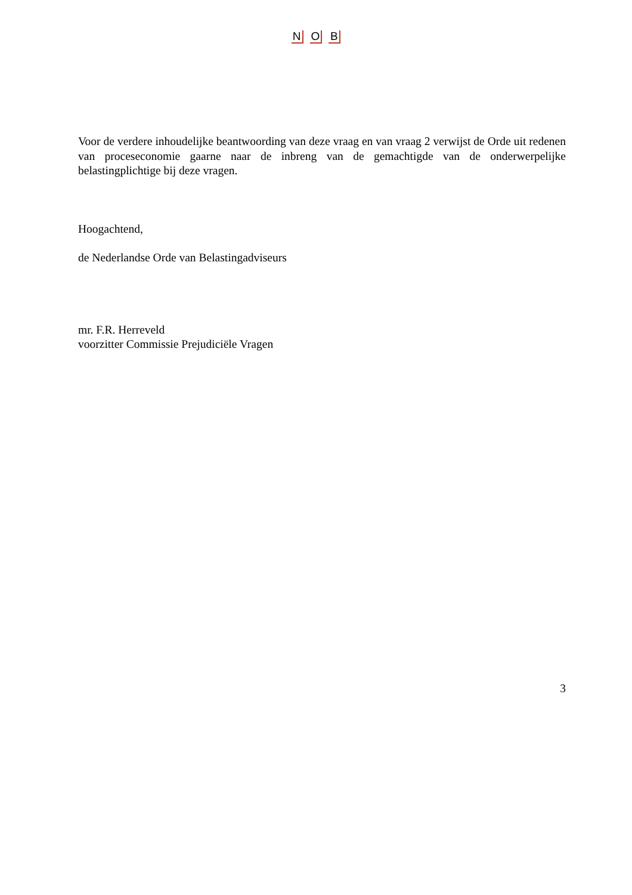N O B
Voor de verdere inhoudelijke beantwoording van deze vraag en van vraag 2 verwijst de Orde uit redenen van proceseconomie gaarne naar de inbreng van de gemachtigde van de onderwerpelijke belastingplichtige bij deze vragen.
Hoogachtend,
de Nederlandse Orde van Belastingadviseurs
mr. F.R. Herreveld
voorzitter Commissie Prejudiciële Vragen
3